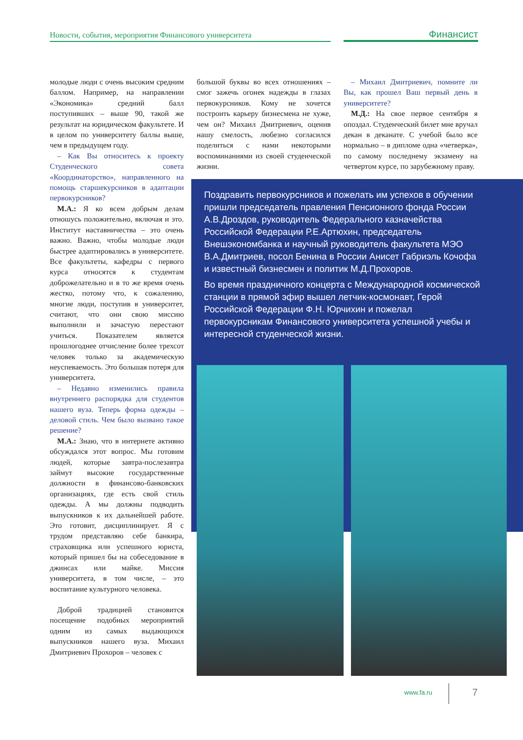Новости, события, мероприятия Финансового университета Финансист
молодые люди с очень высоким средним баллом. Например, на направлении «Экономика» средний балл поступивших – выше 90, такой же результат на юридическом факультете. И в целом по университету баллы выше, чем в предыдущем году.
– Как Вы относитесь к проекту Студенческого совета «Координаторство», направленного на помощь старшекурсников в адаптации первокурсников?
М.А.: Я ко всем добрым делам отношусь положительно, включая и это. Институт наставничества – это очень важно. Важно, чтобы молодые люди быстрее адаптировались в университете. Все факультеты, кафедры с первого курса относятся к студентам доброжелательно и в то же время очень жестко, потому что, к сожалению, многие люди, поступив в университет, считают, что они свою миссию выполнили и зачастую перестают учиться. Показателем является прошлогоднее отчисление более трехсот человек только за академическую неуспеваемость. Это большая потеря для университета.
– Недавно изменились правила внутреннего распорядка для студентов нашего вуза. Теперь форма одежды – деловой стиль. Чем было вызвано такое решение?
М.А.: Знаю, что в интернете активно обсуждался этот вопрос. Мы готовим людей, которые завтра-послезавтра займут высокие государственные должности в финансово-банковских организациях, где есть свой стиль одежды. А мы должны подводить выпускников к их дальнейшей работе. Это готовит, дисциплинирует. Я с трудом представляю себе банкира, страховщика или успешного юриста, который пришел бы на собеседование в джинсах или майке. Миссия университета, в том числе, – это воспитание культурного человека.
Доброй традицией становится посещение подобных мероприятий одним из самых выдающихся выпускников нашего вуза. Михаил Дмитриевич Прохоров – человек с
большой буквы во всех отношениях – смог зажечь огонек надежды в глазах первокурсников. Кому не хочется построить карьеру бизнесмена не хуже, чем он? Михаил Дмитриевич, оценив нашу смелость, любезно согласился поделиться с нами некоторыми воспоминаниями из своей студенческой жизни.
– Михаил Дмитриевич, помните ли Вы, как прошел Ваш первый день в университете?
М.Д.: На свое первое сентября я опоздал. Студенческий билет мне вручал декан в деканате. С учебой было все нормально – в дипломе одна «четверка», по самому последнему экзамену на четвертом курсе, по зарубежному праву.
Поздравить первокурсников и пожелать им успехов в обучении пришли председатель правления Пенсионного фонда России А.В.Дроздов, руководитель Федерального казначейства Российской Федерации Р.Е.Артюхин, председатель Внешэкономбанка и научный руководитель факультета МЭО В.А.Дмитриев, посол Бенина в России Анисет Габриэль Кочофа и известный бизнесмен и политик М.Д.Прохоров.
Во время праздничного концерта с Международной космической станции в прямой эфир вышел летчик-космонавт, Герой Российской Федерации Ф.Н. Юрчихин и пожелал первокурсникам Финансового университета успешной учебы и интересной студенческой жизни.
www.fa.ru 7